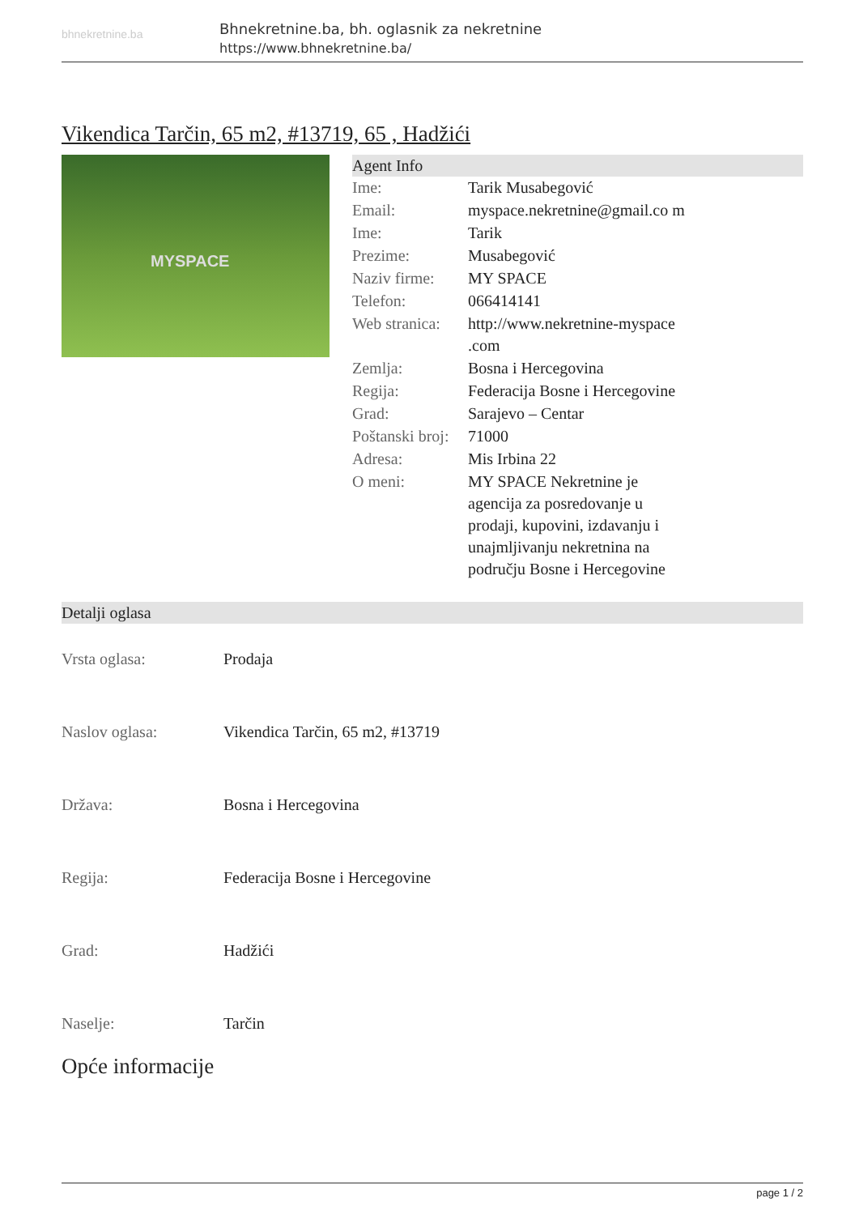bhnekretnine.ba
Bhnekretnine.ba, bh. oglasnik za nekretnine
https://www.bhnekretnine.ba/
Vikendica Tarčin, 65 m2, #13719, 65 , Hadžići
MYSPACE
Agent Info
| Ime: | Tarik Musabegović |
| Email: | myspace.nekretnine@gmail.co m |
| Ime: | Tarik |
| Prezime: | Musabegović |
| Naziv firme: | MY SPACE |
| Telefon: | 066414141 |
| Web stranica: | http://www.nekretnine-myspace .com |
| Zemlja: | Bosna i Hercegovina |
| Regija: | Federacija Bosne i Hercegovine |
| Grad: | Sarajevo – Centar |
| Poštanski broj: | 71000 |
| Adresa: | Mis Irbina 22 |
| O meni: | MY SPACE Nekretnine je agencija za posredovanje u prodaji, kupovini, izdavanju i unajmljivanju nekretnina na području Bosne i Hercegovine |
Detalji oglasa
| Vrsta oglasa: | Prodaja |
| Naslov oglasa: | Vikendica Tarčin, 65 m2, #13719 |
| Država: | Bosna i Hercegovina |
| Regija: | Federacija Bosne i Hercegovine |
| Grad: | Hadžići |
| Naselje: | Tarčin |
Opće informacije
page 1 / 2